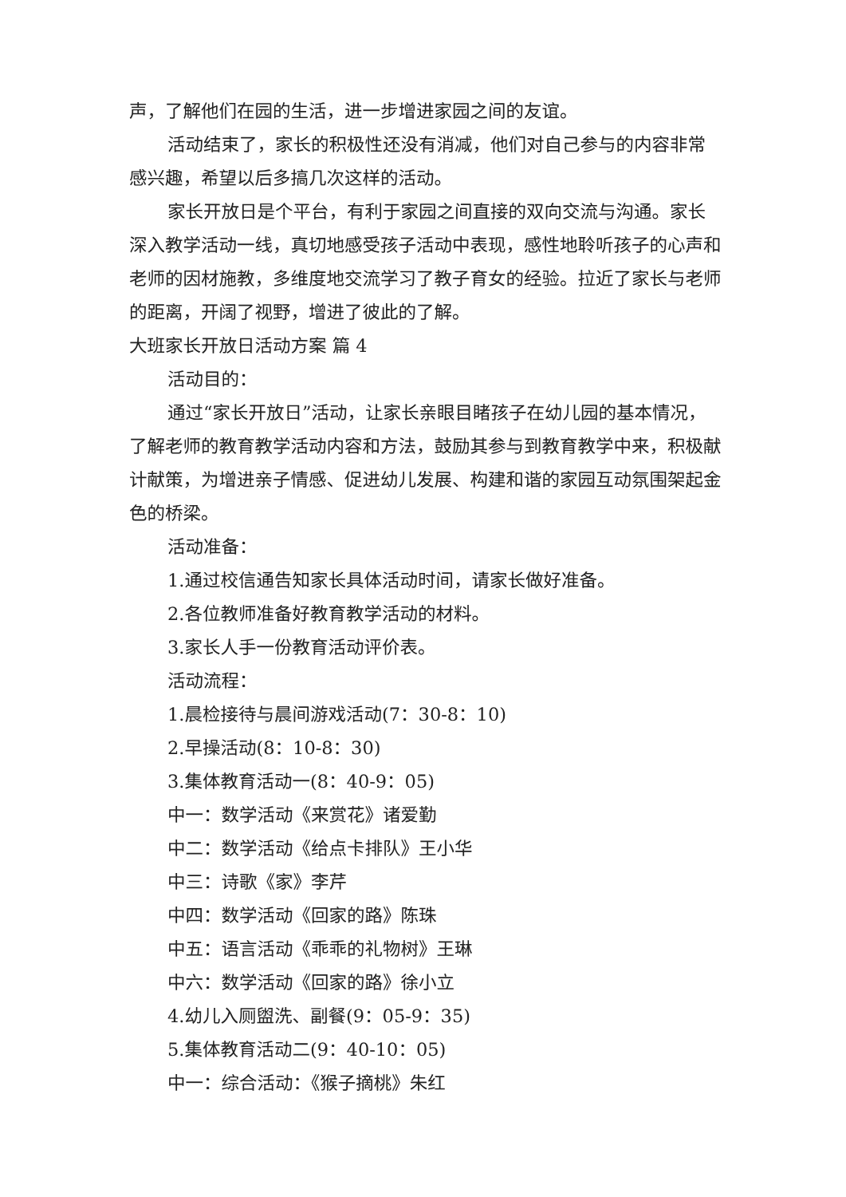声，了解他们在园的生活，进一步增进家园之间的友谊。
活动结束了，家长的积极性还没有消减，他们对自己参与的内容非常感兴趣，希望以后多搞几次这样的活动。
家长开放日是个平台，有利于家园之间直接的双向交流与沟通。家长深入教学活动一线，真切地感受孩子活动中表现，感性地聆听孩子的心声和老师的因材施教，多维度地交流学习了教子育女的经验。拉近了家长与老师的距离，开阔了视野，增进了彼此的了解。
大班家长开放日活动方案 篇 4
活动目的：
通过“家长开放日”活动，让家长亲眼目睹孩子在幼儿园的基本情况，了解老师的教育教学活动内容和方法，鼓励其参与到教育教学中来，积极献计献策，为增进亲子情感、促进幼儿发展、构建和谐的家园互动氛围架起金色的桥梁。
活动准备：
1.通过校信通告知家长具体活动时间，请家长做好准备。
2.各位教师准备好教育教学活动的材料。
3.家长人手一份教育活动评价表。
活动流程：
1.晨检接待与晨间游戏活动(7：30-8：10)
2.早操活动(8：10-8：30)
3.集体教育活动一(8：40-9：05)
中一：数学活动《来赏花》诸爱勤
中二：数学活动《给点卡排队》王小华
中三：诗歌《家》李芹
中四：数学活动《回家的路》陈珠
中五：语言活动《乖乖的礼物树》王琳
中六：数学活动《回家的路》徐小立
4.幼儿入厕盥洗、副餐(9：05-9：35)
5.集体教育活动二(9：40-10：05)
中一：综合活动：《猴子摘桃》朱红